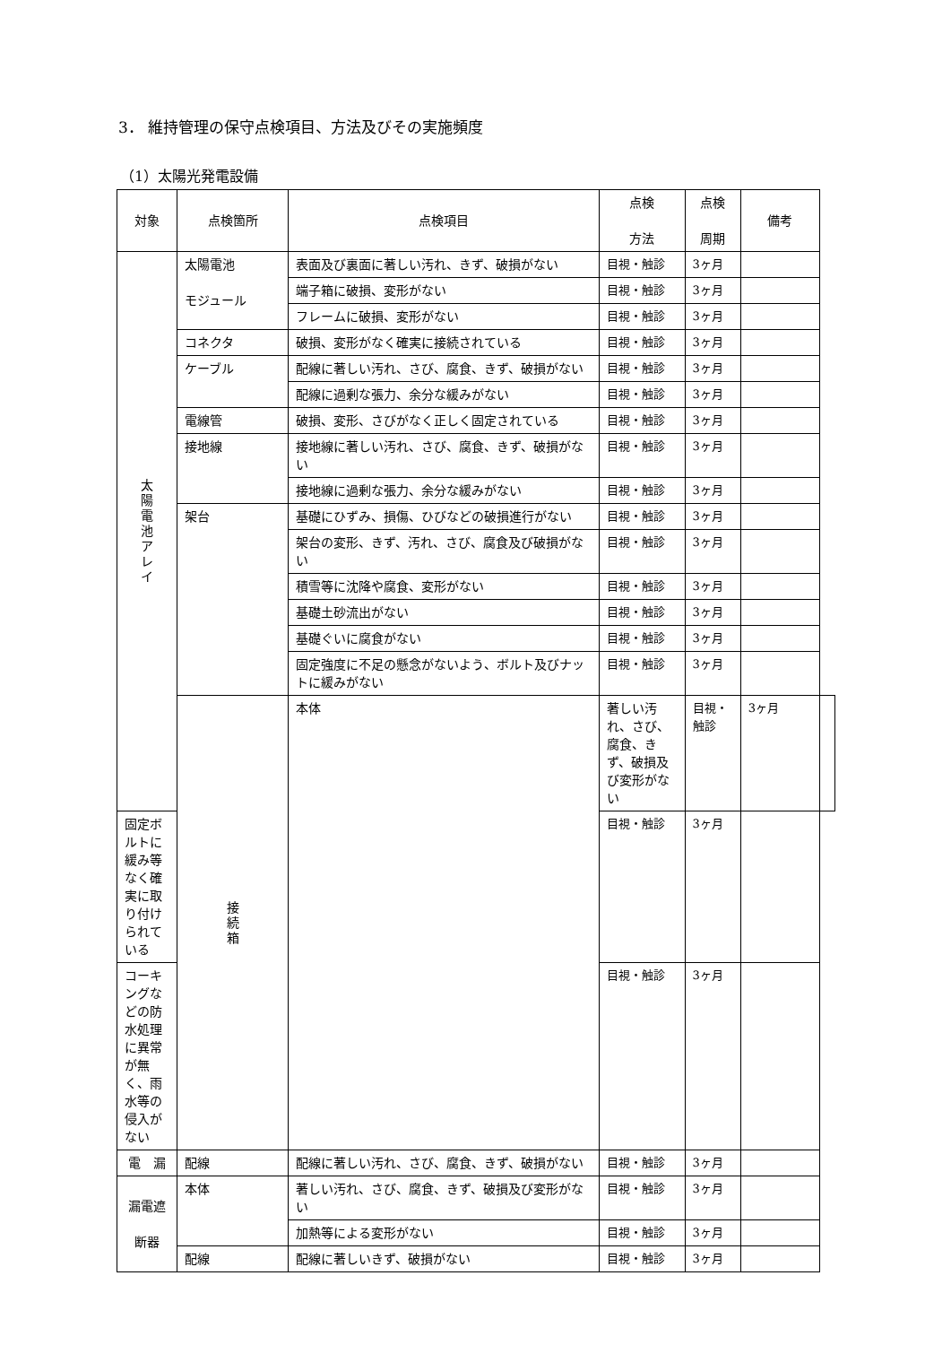3． 維持管理の保守点検項目、方法及びその実施頻度
（1）太陽光発電設備
| 対象 | 点検箇所 | 点検項目 | 点検 方法 | 点検 周期 | 備考 | |
| --- | --- | --- | --- | --- | --- | --- |
| 太陽電池アレイ | 太陽電池 モジュール | 表面及び裏面に著しい汚れ、きず、破損がない | 目視・触診 | 3ヶ月 | | |
| | | 端子箱に破損、変形がない | 目視・触診 | 3ヶ月 | | |
| | | フレームに破損、変形がない | 目視・触診 | 3ヶ月 | | |
| | コネクタ | 破損、変形がなく確実に接続されている | 目視・触診 | 3ヶ月 | | |
| | ケーブル | 配線に著しい汚れ、さび、腐食、きず、破損がない | 目視・触診 | 3ヶ月 | | |
| | | 配線に過剰な張力、余分な緩みがない | 目視・触診 | 3ヶ月 | | |
| | 電線管 | 破損、変形、さびがなく正しく固定されている | 目視・触診 | 3ヶ月 | | |
| | 接地線 | 接地線に著しい汚れ、さび、腐食、きず、破損がない | 目視・触診 | 3ヶ月 | | |
| | | 接地線に過剰な張力、余分な緩みがない | 目視・触診 | 3ヶ月 | | |
| | 架台 | 基礎にひずみ、損傷、ひびなどの破損進行がない | 目視・触診 | 3ヶ月 | | |
| | | 架台の変形、きず、汚れ、さび、腐食及び破損がない | 目視・触診 | 3ヶ月 | | |
| | | 積雪等に沈降や腐食、変形がない | 目視・触診 | 3ヶ月 | | |
| | | 基礎土砂流出がない | 目視・触診 | 3ヶ月 | | |
| | | 基礎ぐいに腐食がない | 目視・触診 | 3ヶ月 | | |
| | | 固定強度に不足の懸念がないよう、ボルト及びナットに緩みがない | 目視・触診 | 3ヶ月 | | |
| | 接続箱 | 本体 | 著しい汚れ、さび、腐食、きず、破損及び変形がない | 目視・触診 | 3ヶ月 | |
| 固定ボルトに緩み等なく確実に取り付けられている | | | 目視・触診 | 3ヶ月 | | |
| コーキングなどの防水処理に異常が無く、雨水等の侵入がない | | | 目視・触診 | 3ヶ月 | | |
| 電 漏 | 配線 | 配線に著しい汚れ、さび、腐食、きず、破損がない | 目視・触診 | 3ヶ月 | | |
| 漏電遮 断器 | 本体 | 著しい汚れ、さび、腐食、きず、破損及び変形がない | 目視・触診 | 3ヶ月 | | |
| | | 加熱等による変形がない | 目視・触診 | 3ヶ月 | | |
| | 配線 | 配線に著しいきず、破損がない | 目視・触診 | 3ヶ月 | | |